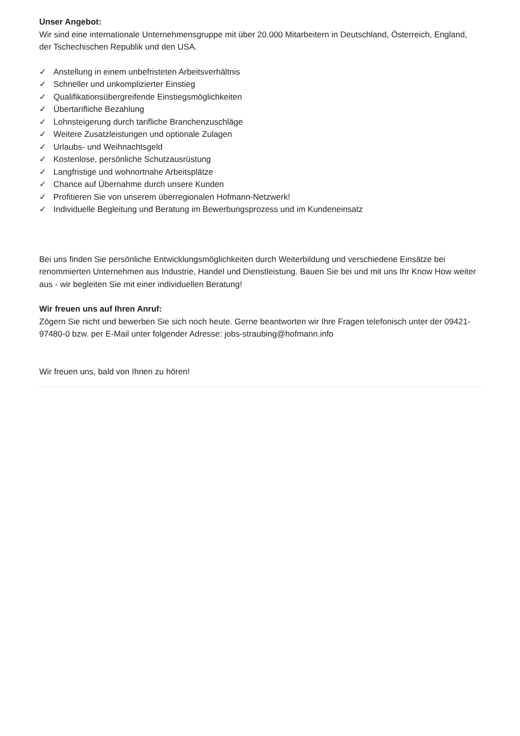Unser Angebot:
Wir sind eine internationale Unternehmensgruppe mit über 20.000 Mitarbeitern in Deutschland, Österreich, England, der Tschechischen Republik und den USA.
✓ Anstellung in einem unbefristeten Arbeitsverhältnis
✓ Schneller und unkomplizierter Einstieg
✓ Qualifikationsübergreifende Einstiegsmöglichkeiten
✓ Übertarifliche Bezahlung
✓ Lohnsteigerung durch tarifliche Branchenzuschläge
✓ Weitere Zusatzleistungen und optionale Zulagen
✓ Urlaubs- und Weihnachtsgeld
✓ Kostenlose, persönliche Schutzausrüstung
✓ Langfristige und wohnortnahe Arbeitsplätze
✓ Chance auf Übernahme durch unsere Kunden
✓ Profitieren Sie von unserem überregionalen Hofmann-Netzwerk!
✓ Individuelle Begleitung und Beratung im Bewerbungsprozess und im Kundeneinsatz
Bei uns finden Sie persönliche Entwicklungsmöglichkeiten durch Weiterbildung und verschiedene Einsätze bei renommierten Unternehmen aus Industrie, Handel und Dienstleistung. Bauen Sie bei und mit uns Ihr Know How weiter aus - wir begleiten Sie mit einer individuellen Beratung!
Wir freuen uns auf Ihren Anruf:
Zögern Sie nicht und bewerben Sie sich noch heute. Gerne beantworten wir Ihre Fragen telefonisch unter der 09421-97480-0 bzw. per E-Mail unter folgender Adresse: jobs-straubing@hofmann.info
Wir freuen uns, bald von Ihnen zu hören!